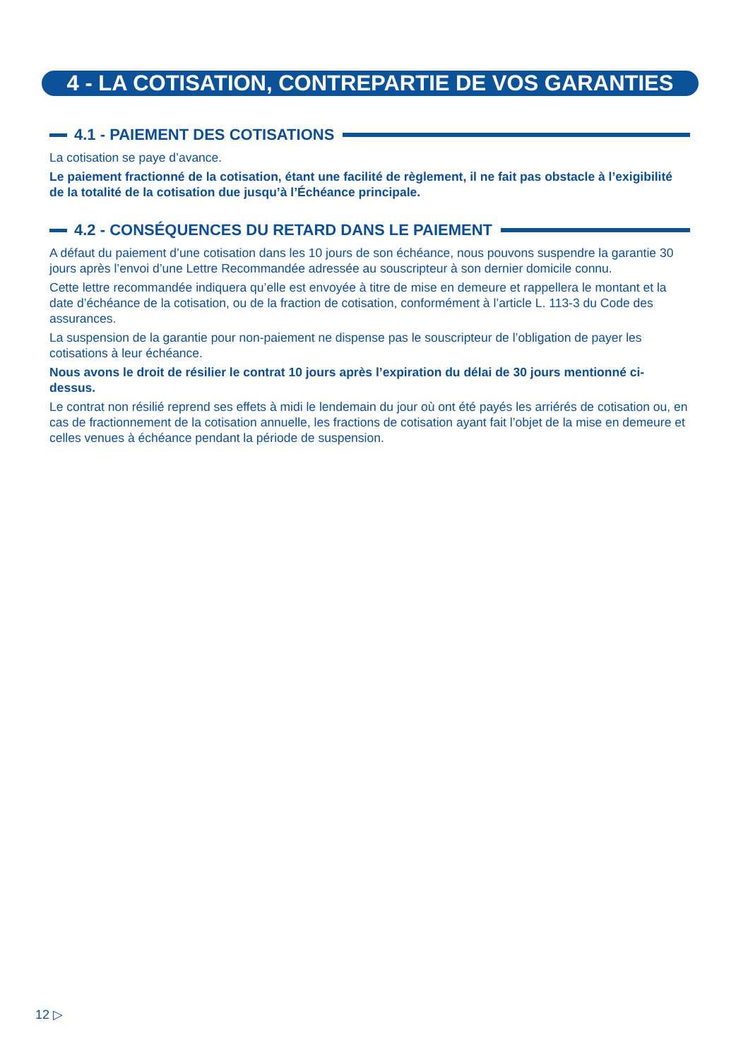4 - LA COTISATION, CONTREPARTIE DE VOS GARANTIES
4.1 - PAIEMENT DES COTISATIONS
La cotisation se paye d’avance.
Le paiement fractionné de la cotisation, étant une facilité de règlement, il ne fait pas obstacle à l’exigibilité de la totalité de la cotisation due jusqu’à l’Échéance principale.
4.2 - CONSÉQUENCES DU RETARD DANS LE PAIEMENT
A défaut du paiement d’une cotisation dans les 10 jours de son échéance, nous pouvons suspendre la garantie 30 jours après l’envoi d’une Lettre Recommandée adressée au souscripteur à son dernier domicile connu.
Cette lettre recommandée indiquera qu’elle est envoyée à titre de mise en demeure et rappellera le montant et la date d’échéance de la cotisation, ou de la fraction de cotisation, conformément à l’article L. 113-3 du Code des assurances.
La suspension de la garantie pour non-paiement ne dispense pas le souscripteur de l’obligation de payer les cotisations à leur échéance.
Nous avons le droit de résilier le contrat 10 jours après l’expiration du délai de 30 jours mentionné ci-dessus.
Le contrat non résilié reprend ses effets à midi le lendemain du jour où ont été payés les arriérés de cotisation ou, en cas de fractionnement de la cotisation annuelle, les fractions de cotisation ayant fait l’objet de la mise en demeure et celles venues à échéance pendant la période de suspension.
12 ▷